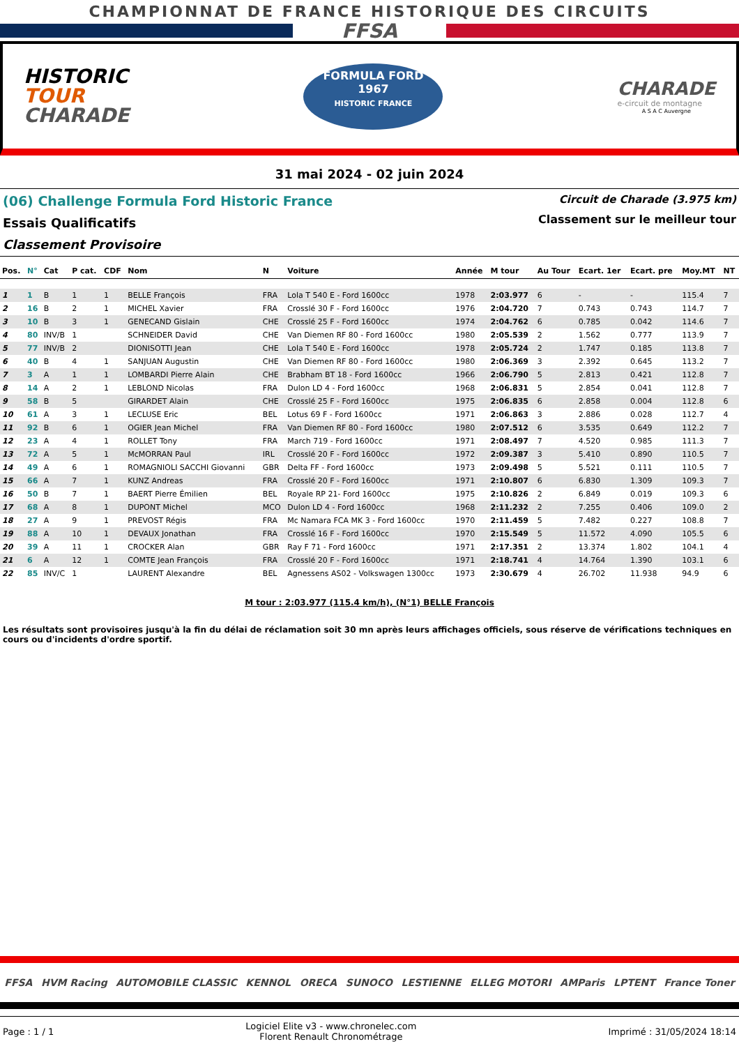CHAMPIONNAT DE FRANCE HISTORIQUE DES CIRCUITS
FFSA
HISTORIC
TOUR
CHARADE
FORMULA FORD
1967
HISTORIC FRANCE
CHARADE
e-circuit de montagne
A S A C Auvergne
31 mai 2024 - 02 juin 2024
(06) Challenge Formula Ford Historic France
Essais Qualificatifs
Classement Provisoire
Circuit de Charade (3.975 km)
Classement sur le meilleur tour
| Pos. | N° | Cat | P cat. | CDF | Nom | N | Voiture | Année | M tour | Au Tour | Ecart. 1er | Ecart. pre | Moy.MT | NT |
| --- | --- | --- | --- | --- | --- | --- | --- | --- | --- | --- | --- | --- | --- | --- |
| 1 | 1 | B | 1 | 1 | BELLE François | FRA | Lola T 540 E - Ford 1600cc | 1978 | 2:03.977 | 6 | - | - | 115.4 | 7 |
| 2 | 16 | B | 2 | 1 | MICHEL Xavier | FRA | Crosslé 30 F - Ford 1600cc | 1976 | 2:04.720 | 7 | 0.743 | 0.743 | 114.7 | 7 |
| 3 | 10 | B | 3 | 1 | GENECAND Gislain | CHE | Crosslé 25 F - Ford 1600cc | 1974 | 2:04.762 | 6 | 0.785 | 0.042 | 114.6 | 7 |
| 4 | 80 | INV/B | 1 | | SCHNEIDER David | CHE | Van Diemen RF 80 - Ford 1600cc | 1980 | 2:05.539 | 2 | 1.562 | 0.777 | 113.9 | 7 |
| 5 | 77 | INV/B | 2 | | DIONISOTTI Jean | CHE | Lola T 540 E - Ford 1600cc | 1978 | 2:05.724 | 2 | 1.747 | 0.185 | 113.8 | 7 |
| 6 | 40 | B | 4 | 1 | SANJUAN Augustin | CHE | Van Diemen RF 80 - Ford 1600cc | 1980 | 2:06.369 | 3 | 2.392 | 0.645 | 113.2 | 7 |
| 7 | 3 | A | 1 | 1 | LOMBARDI Pierre Alain | CHE | Brabham BT 18 - Ford 1600cc | 1966 | 2:06.790 | 5 | 2.813 | 0.421 | 112.8 | 7 |
| 8 | 14 | A | 2 | 1 | LEBLOND Nicolas | FRA | Dulon LD 4 - Ford 1600cc | 1968 | 2:06.831 | 5 | 2.854 | 0.041 | 112.8 | 7 |
| 9 | 58 | B | 5 | | GIRARDET Alain | CHE | Crosslé 25 F - Ford 1600cc | 1975 | 2:06.835 | 6 | 2.858 | 0.004 | 112.8 | 6 |
| 10 | 61 | A | 3 | 1 | LECLUSE Eric | BEL | Lotus 69 F - Ford 1600cc | 1971 | 2:06.863 | 3 | 2.886 | 0.028 | 112.7 | 4 |
| 11 | 92 | B | 6 | 1 | OGIER Jean Michel | FRA | Van Diemen RF 80 - Ford 1600cc | 1980 | 2:07.512 | 6 | 3.535 | 0.649 | 112.2 | 7 |
| 12 | 23 | A | 4 | 1 | ROLLET Tony | FRA | March 719 - Ford 1600cc | 1971 | 2:08.497 | 7 | 4.520 | 0.985 | 111.3 | 7 |
| 13 | 72 | A | 5 | 1 | McMORRAN Paul | IRL | Crosslé 20 F - Ford 1600cc | 1972 | 2:09.387 | 3 | 5.410 | 0.890 | 110.5 | 7 |
| 14 | 49 | A | 6 | 1 | ROMAGNIOLI SACCHI Giovanni | GBR | Delta FF - Ford 1600cc | 1973 | 2:09.498 | 5 | 5.521 | 0.111 | 110.5 | 7 |
| 15 | 66 | A | 7 | 1 | KUNZ Andreas | FRA | Crosslé 20 F - Ford 1600cc | 1971 | 2:10.807 | 6 | 6.830 | 1.309 | 109.3 | 7 |
| 16 | 50 | B | 7 | 1 | BAERT Pierre Émilien | BEL | Royale RP 21- Ford 1600cc | 1975 | 2:10.826 | 2 | 6.849 | 0.019 | 109.3 | 6 |
| 17 | 68 | A | 8 | 1 | DUPONT Michel | MCO | Dulon LD 4 - Ford 1600cc | 1968 | 2:11.232 | 2 | 7.255 | 0.406 | 109.0 | 2 |
| 18 | 27 | A | 9 | 1 | PREVOST Régis | FRA | Mc Namara FCA MK 3 - Ford 1600cc | 1970 | 2:11.459 | 5 | 7.482 | 0.227 | 108.8 | 7 |
| 19 | 88 | A | 10 | 1 | DEVAUX Jonathan | FRA | Crosslé 16 F - Ford 1600cc | 1970 | 2:15.549 | 5 | 11.572 | 4.090 | 105.5 | 6 |
| 20 | 39 | A | 11 | 1 | CROCKER Alan | GBR | Ray F 71 - Ford 1600cc | 1971 | 2:17.351 | 2 | 13.374 | 1.802 | 104.1 | 4 |
| 21 | 6 | A | 12 | 1 | COMTE Jean François | FRA | Crosslé 20 F - Ford 1600cc | 1971 | 2:18.741 | 4 | 14.764 | 1.390 | 103.1 | 6 |
| 22 | 85 | INV/C | 1 | | LAURENT Alexandre | BEL | Agnessens AS02 - Volkswagen 1300cc | 1973 | 2:30.679 | 4 | 26.702 | 11.938 | 94.9 | 6 |
M tour : 2:03.977 (115.4 km/h), (N°1) BELLE François
Les résultats sont provisoires jusqu'à la fin du délai de réclamation soit 30 mn après leurs affichages officiels, sous réserve de vérifications techniques en cours ou d'incidents d'ordre sportif.
FFSA HVM Racing AUTOMOBILE CLASSIC KENNOL ORECA SUNOCO LESTIENNE ELLEG MOTORI AMParis LPTENT France Toner
Page : 1 / 1 Logiciel Elite v3 - www.chronelec.com
Florent Renault Chronométrage Imprimé : 31/05/2024 18:14